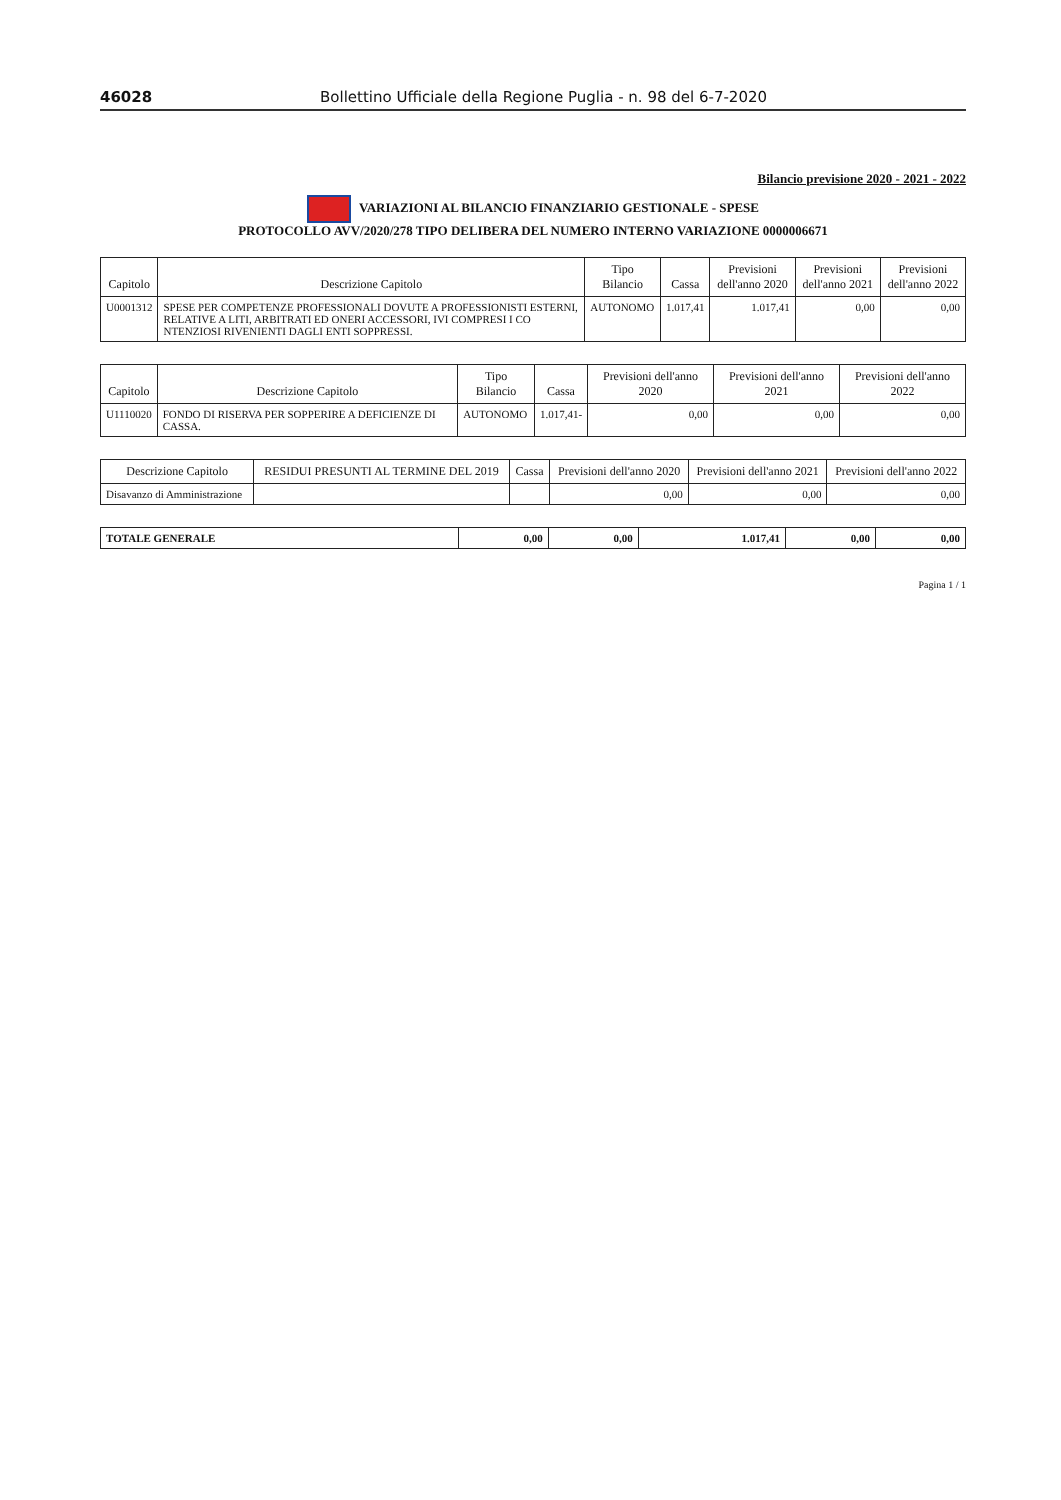46028 Bollettino Ufficiale della Regione Puglia - n. 98 del 6-7-2020
Bilancio previsione 2020 - 2021 - 2022
VARIAZIONI AL BILANCIO FINANZIARIO GESTIONALE - SPESE
PROTOCOLLO AVV/2020/278 TIPO DELIBERA DEL NUMERO INTERNO VARIAZIONE 0000006671
| Capitolo | Descrizione Capitolo | Tipo Bilancio | Cassa | Previsioni dell'anno 2020 | Previsioni dell'anno 2021 | Previsioni dell'anno 2022 |
| --- | --- | --- | --- | --- | --- | --- |
| U0001312 | SPESE PER COMPETENZE PROFESSIONALI DOVUTE A PROFESSIONISTI ESTERNI, RELATIVE A LITI, ARBITRATI ED ONERI ACCESSORI, IVI COMPRESI I CO NTENZIOSI RIVENIENTI DAGLI ENTI SOPPRESSI. | AUTONOMO | 1.017,41 | 1.017,41 | 0,00 | 0,00 |
| Capitolo | Descrizione Capitolo | Tipo Bilancio | Cassa | Previsioni dell'anno 2020 | Previsioni dell'anno 2021 | Previsioni dell'anno 2022 |
| --- | --- | --- | --- | --- | --- | --- |
| U1110020 | FONDO DI RISERVA PER SOPPERIRE A DEFICIENZE DI CASSA. | AUTONOMO | 1.017,41- | 0,00 | 0,00 | 0,00 |
| Descrizione Capitolo | RESIDUI PRESUNTI AL TERMINE DEL 2019 | Cassa | Previsioni dell'anno 2020 | Previsioni dell'anno 2021 | Previsioni dell'anno 2022 |
| --- | --- | --- | --- | --- | --- |
| Disavanzo di Amministrazione | | | 0,00 | 0,00 | 0,00 |
| TOTALE GENERALE | 0,00 | 0,00 | 1.017,41 | 0,00 | 0,00 |
Pagina 1 / 1